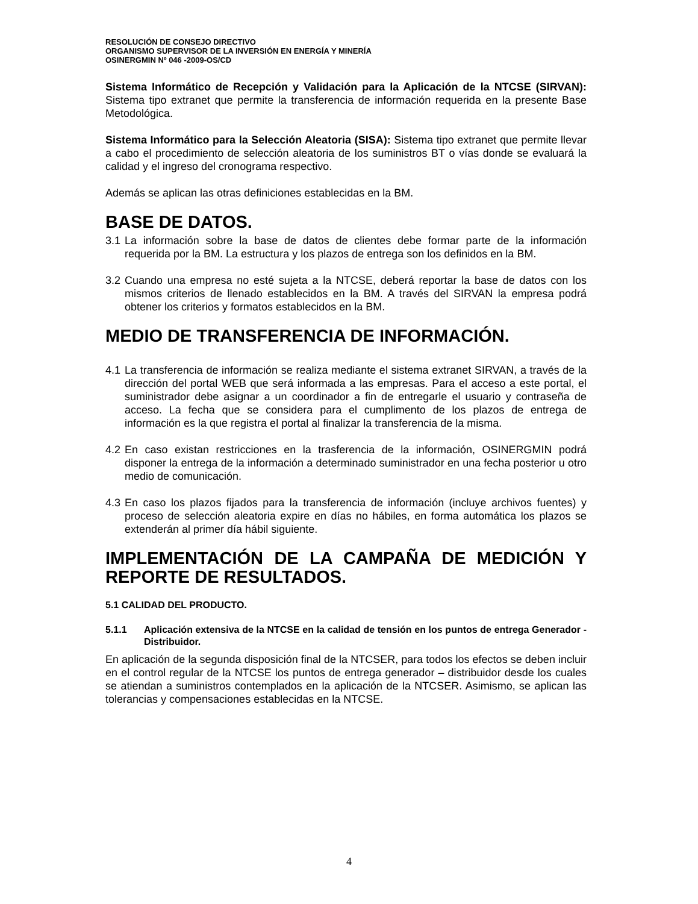RESOLUCIÓN DE CONSEJO DIRECTIVO
ORGANISMO SUPERVISOR DE LA INVERSIÓN EN ENERGÍA Y MINERÍA
OSINERGMIN Nº 046 -2009-OS/CD
Sistema Informático de Recepción y Validación para la Aplicación de la NTCSE (SIRVAN): Sistema tipo extranet que permite la transferencia de información requerida en la presente Base Metodológica.
Sistema Informático para la Selección Aleatoria (SISA): Sistema tipo extranet que permite llevar a cabo el procedimiento de selección aleatoria de los suministros BT o vías donde se evaluará la calidad y el ingreso del cronograma respectivo.
Además se aplican las otras definiciones establecidas en la BM.
BASE DE DATOS.
3.1 La información sobre la base de datos de clientes debe formar parte de la información requerida por la BM. La estructura y los plazos de entrega son los definidos en la BM.
3.2 Cuando una empresa no esté sujeta a la NTCSE, deberá reportar la base de datos con los mismos criterios de llenado establecidos en la BM. A través del SIRVAN la empresa podrá obtener los criterios y formatos establecidos en la BM.
MEDIO DE TRANSFERENCIA DE INFORMACIÓN.
4.1 La transferencia de información se realiza mediante el sistema extranet SIRVAN, a través de la dirección del portal WEB que será informada a las empresas. Para el acceso a este portal, el suministrador debe asignar a un coordinador a fin de entregarle el usuario y contraseña de acceso. La fecha que se considera para el cumplimento de los plazos de entrega de información es la que registra el portal al finalizar la transferencia de la misma.
4.2 En caso existan restricciones en la trasferencia de la información, OSINERGMIN podrá disponer la entrega de la información a determinado suministrador en una fecha posterior u otro medio de comunicación.
4.3 En caso los plazos fijados para la transferencia de información (incluye archivos fuentes) y proceso de selección aleatoria expire en días no hábiles, en forma automática los plazos se extenderán al primer día hábil siguiente.
IMPLEMENTACIÓN DE LA CAMPAÑA DE MEDICIÓN Y REPORTE DE RESULTADOS.
5.1 CALIDAD DEL PRODUCTO.
5.1.1 Aplicación extensiva de la NTCSE en la calidad de tensión en los puntos de entrega Generador - Distribuidor.
En aplicación de la segunda disposición final de la NTCSER, para todos los efectos se deben incluir en el control regular de la NTCSE los puntos de entrega generador – distribuidor desde los cuales se atiendan a suministros contemplados en la aplicación de la NTCSER. Asimismo, se aplican las tolerancias y compensaciones establecidas en la NTCSE.
4